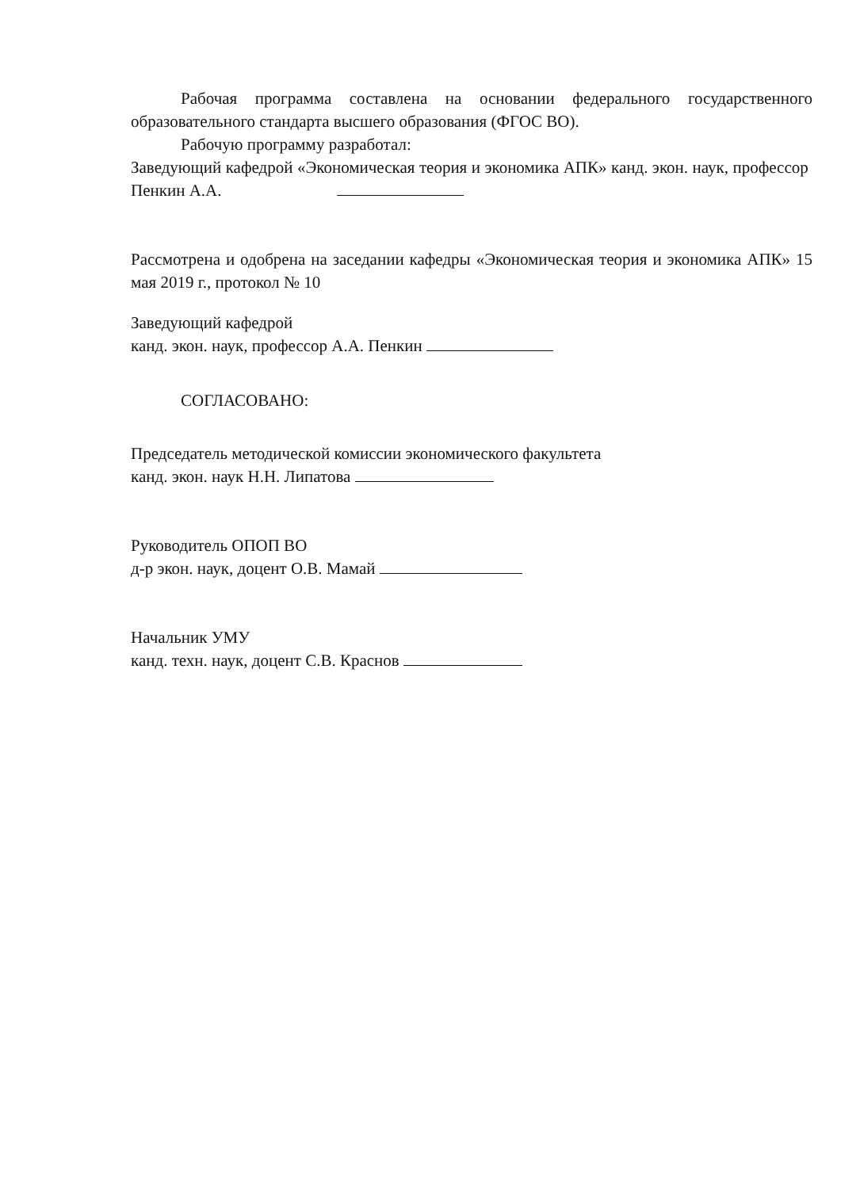Рабочая программа составлена на основании федерального государственного образовательного стандарта высшего образования (ФГОС ВО).
Рабочую программу разработал:
Заведующий кафедрой «Экономическая теория и экономика АПК» канд. экон. наук, профессор Пенкин А.А.
Рассмотрена и одобрена на заседании кафедры «Экономическая теория и экономика АПК» 15 мая 2019 г., протокол № 10
Заведующий кафедрой
канд. экон. наук, профессор А.А. Пенкин
СОГЛАСОВАНО:
Председатель методической комиссии экономического факультета
канд. экон. наук Н.Н. Липатова
Руководитель ОПОП ВО
д-р экон. наук, доцент О.В. Мамай
Начальник УМУ
канд. техн. наук, доцент С.В. Краснов